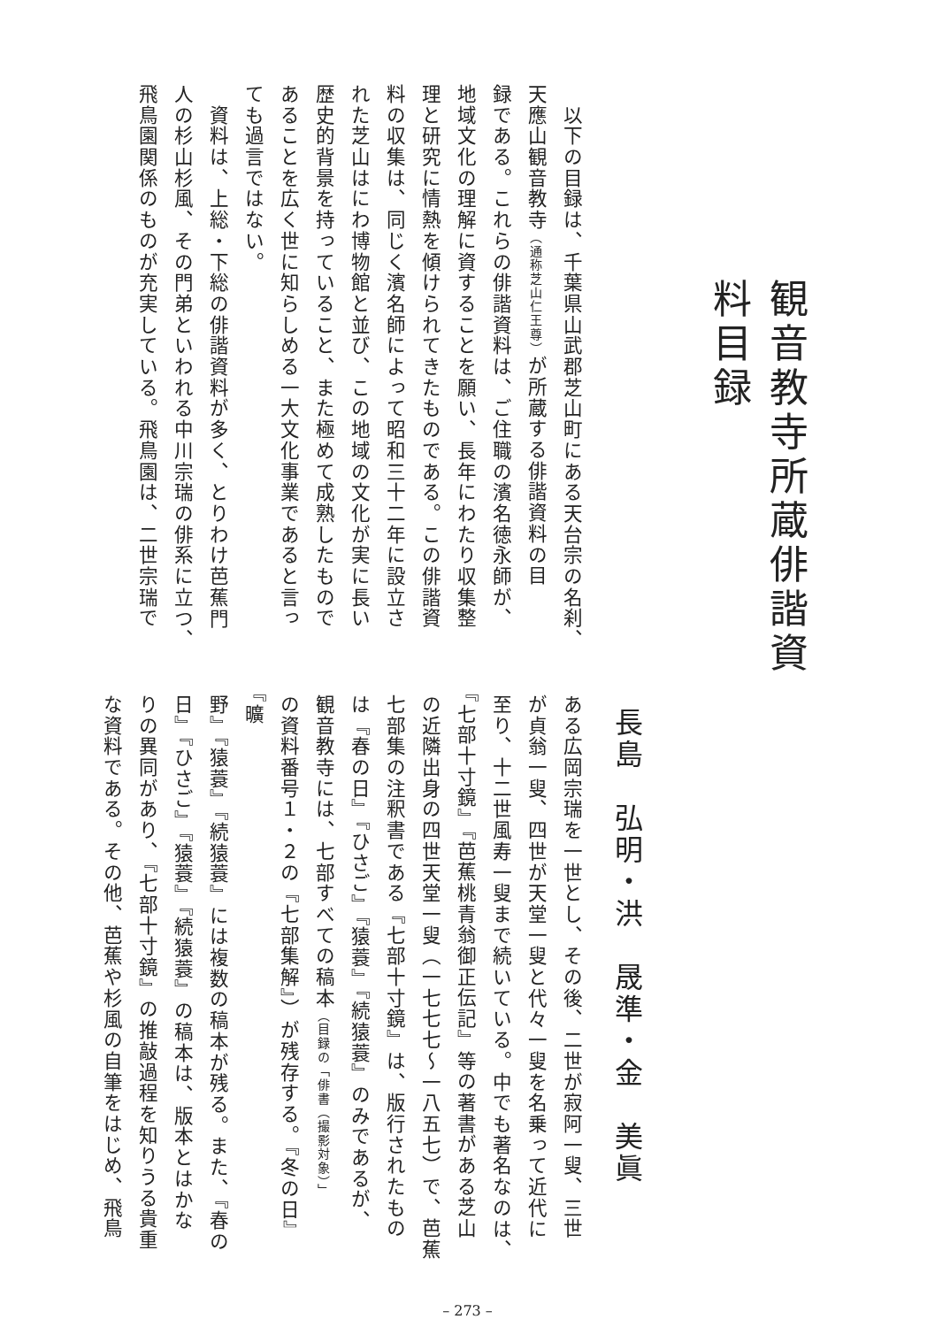観音教寺所蔵俳諧資料目録
長島　弘明・洪　晟準・金　美眞
　以下の目録は、千葉県山武郡芝山町にある天台宗の名刹、
天應山観音教寺（通称芝山仁王尊）が所蔵する俳諧資料の目
録である。これらの俳諧資料は、ご住職の濱名徳永師が、
地域文化の理解に資することを願い、長年にわたり収集整
理と研究に情熱を傾けられてきたものである。この俳諧資
料の収集は、同じく濱名師によって昭和三十二年に設立さ
れた芝山はにわ博物館と並び、この地域の文化が実に長い
歴史的背景を持っていること、また極めて成熟したもので
あることを広く世に知らしめる一大文化事業であると言っ
ても過言ではない。
　資料は、上総・下総の俳諧資料が多く、とりわけ芭蕉門
人の杉山杉風、その門弟といわれる中川宗瑞の俳系に立つ、
飛鳥園関係のものが充実している。飛鳥園は、二世宗瑞で
ある広岡宗瑞を一世とし、その後、二世が寂阿一叟、三世
が貞翁一叟、四世が天堂一叟と代々一叟を名乗って近代に
至り、十二世風寿一叟まで続いている。中でも著名なのは、
『七部十寸鏡』『芭蕉桃青翁御正伝記』等の著書がある芝山
の近隣出身の四世天堂一叟（一七七七〜一八五七）で、芭蕉
七部集の注釈書である『七部十寸鏡』は、版行されたもの
は『春の日』『ひさご』『猿蓑』『続猿蓑』のみであるが、
観音教寺には、七部すべての稿本（目録の「俳書（撮影対象）」
の資料番号１・２の『七部集解』）が残存する。『冬の日』『曠
野』『猿蓑』『続猿蓑』には複数の稿本が残る。また、『春の
日』『ひさご』『猿蓑』『続猿蓑』の稿本は、版本とはかな
りの異同があり、『七部十寸鏡』の推敲過程を知りうる貴重
な資料である。その他、芭蕉や杉風の自筆をはじめ、飛鳥
– 273 –